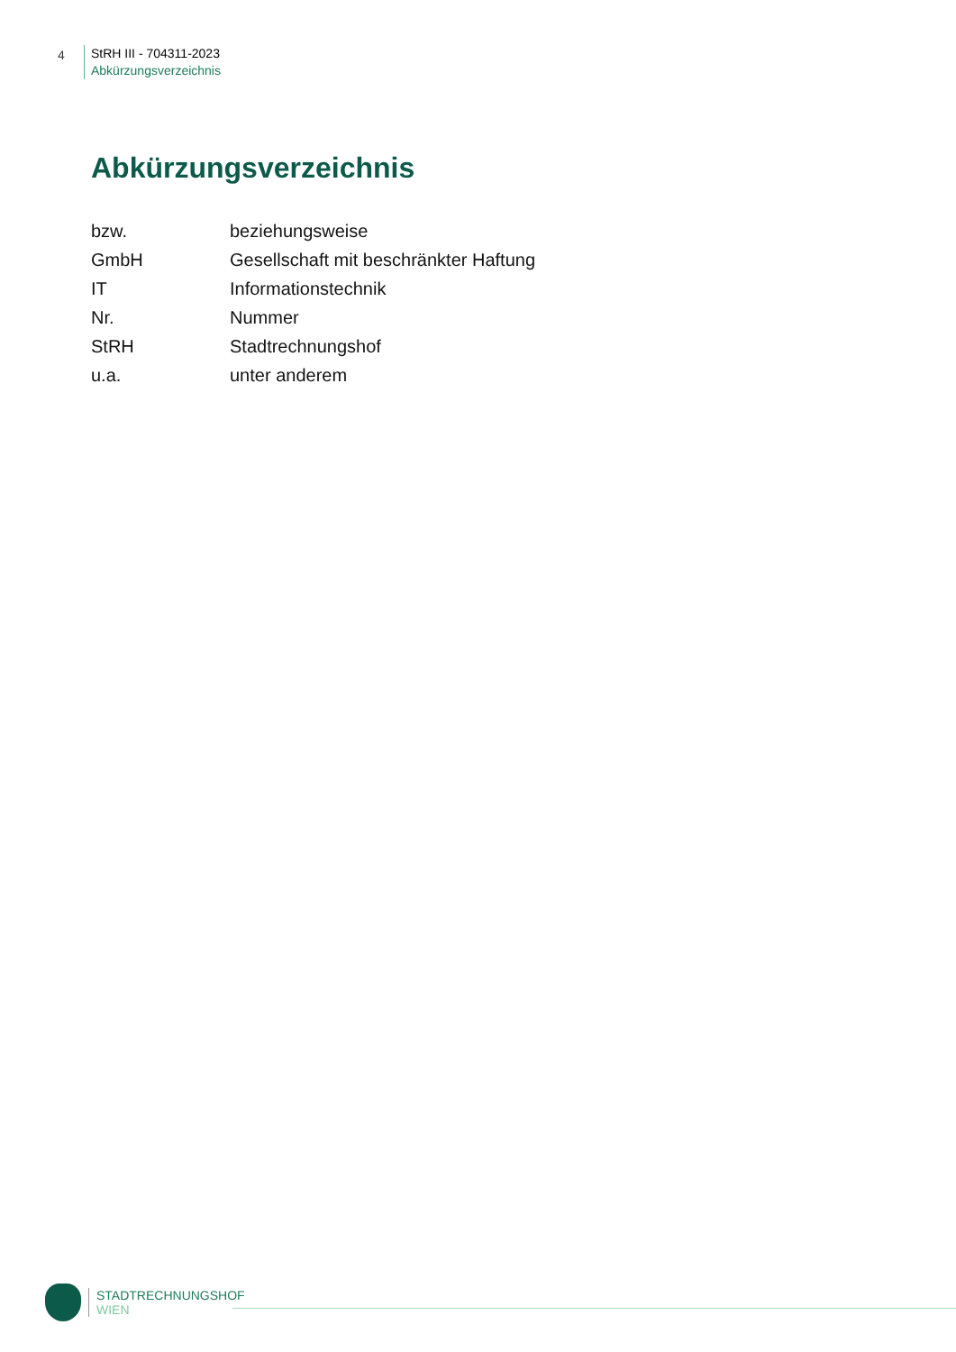4
StRH III - 704311-2023
Abkürzungsverzeichnis
Abkürzungsverzeichnis
| bzw. | beziehungsweise |
| GmbH | Gesellschaft mit beschränkter Haftung |
| IT | Informationstechnik |
| Nr. | Nummer |
| StRH | Stadtrechnungshof |
| u.a. | unter anderem |
STADTRECHNUNGSHOF
WIEN